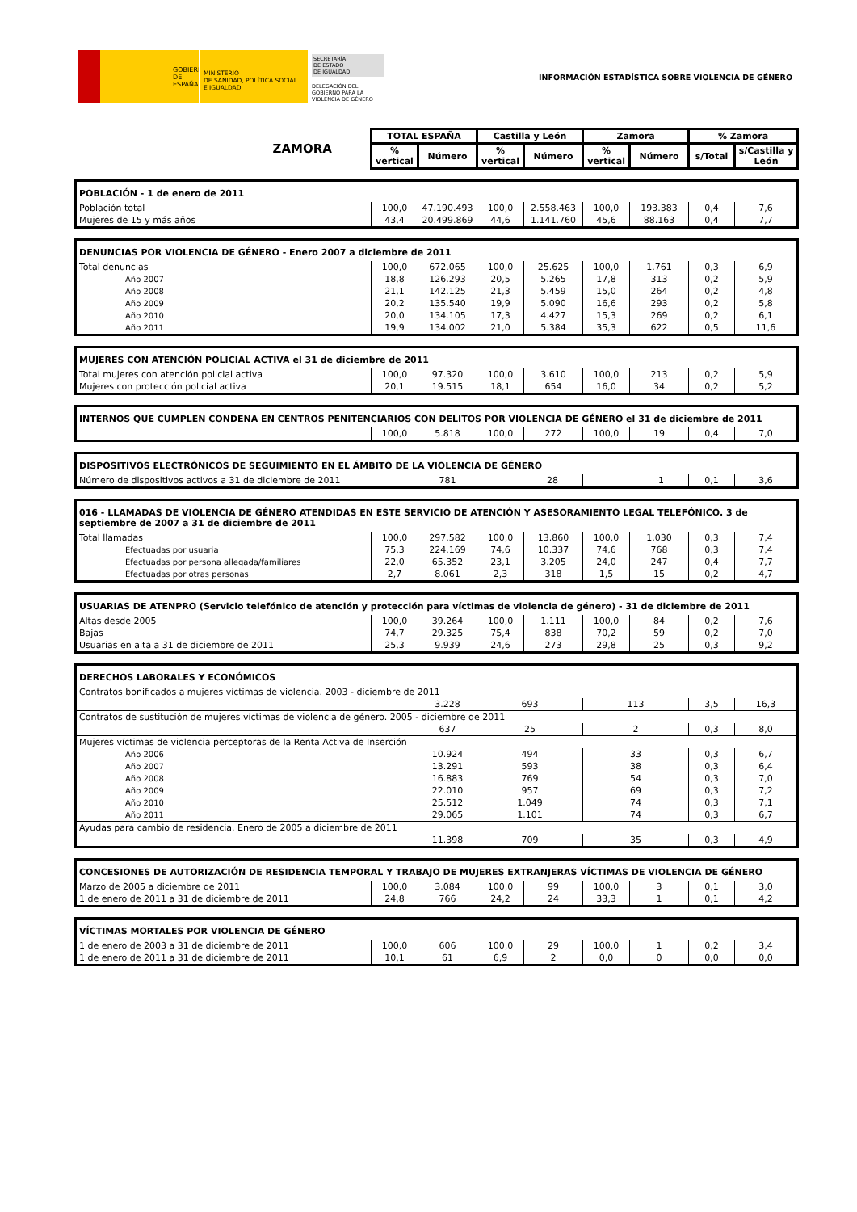GOBIERNO
DE ESPAÑA
MINISTERIO
DE SANIDAD, POLÍTICA SOCIAL
E IGUALDAD
SECRETARÍA
DE ESTADO
DE IGUALDAD
DELEGACIÓN DEL
GOBIERNO PARA LA
VIOLENCIA DE GÉNERO
INFORMACIÓN ESTADÍSTICA SOBRE VIOLENCIA DE GÉNERO
| ZAMORA | TOTAL ESPAÑA | | Castilla y León | | Zamora | | % Zamora | |
| | % vertical | Número | % vertical | Número | % vertical | Número | s/Total | s/Castilla y León |
| POBLACIÓN - 1 de enero de 2011 | | | | | | | | |
| Población total | 100,0 | 47.190.493 | 100,0 | 2.558.463 | 100,0 | 193.383 | 0,4 | 7,6 |
| Mujeres de 15 y más años | 43,4 | 20.499.869 | 44,6 | 1.141.760 | 45,6 | 88.163 | 0,4 | 7,7 |
| DENUNCIAS POR VIOLENCIA DE GÉNERO - Enero 2007 a diciembre de 2011 | | | | | | | | |
| Total denuncias | 100,0 | 672.065 | 100,0 | 25.625 | 100,0 | 1.761 | 0,3 | 6,9 |
| Año 2007 | 18,8 | 126.293 | 20,5 | 5.265 | 17,8 | 313 | 0,2 | 5,9 |
| Año 2008 | 21,1 | 142.125 | 21,3 | 5.459 | 15,0 | 264 | 0,2 | 4,8 |
| Año 2009 | 20,2 | 135.540 | 19,9 | 5.090 | 16,6 | 293 | 0,2 | 5,8 |
| Año 2010 | 20,0 | 134.105 | 17,3 | 4.427 | 15,3 | 269 | 0,2 | 6,1 |
| Año 2011 | 19,9 | 134.002 | 21,0 | 5.384 | 35,3 | 622 | 0,5 | 11,6 |
| MUJERES CON ATENCIÓN POLICIAL ACTIVA el 31 de diciembre de 2011 | | | | | | | | |
| Total mujeres con atención policial activa | 100,0 | 97.320 | 100,0 | 3.610 | 100,0 | 213 | 0,2 | 5,9 |
| Mujeres con protección policial activa | 20,1 | 19.515 | 18,1 | 654 | 16,0 | 34 | 0,2 | 5,2 |
| INTERNOS QUE CUMPLEN CONDENA EN CENTROS PENITENCIARIOS CON DELITOS POR VIOLENCIA DE GÉNERO el 31 de diciembre de 2011 | | | | | | | | |
| | 100,0 | 5.818 | 100,0 | 272 | 100,0 | 19 | 0,4 | 7,0 |
| DISPOSITIVOS ELECTRÓNICOS DE SEGUIMIENTO EN EL ÁMBITO DE LA VIOLENCIA DE GÉNERO | | | | | | | | |
| Número de dispositivos activos a 31 de diciembre de 2011 | | 781 | 28 | | 1 | | 0,1 | 3,6 |
| 016 - LLAMADAS DE VIOLENCIA DE GÉNERO ATENDIDAS EN ESTE SERVICIO DE ATENCIÓN Y ASESORAMIENTO LEGAL TELEFÓNICO. 3 de septiembre de 2007 a 31 de diciembre de 2011 | | | | | | | | |
| Total llamadas | 100,0 | 297.582 | 100,0 | 13.860 | 100,0 | 1.030 | 0,3 | 7,4 |
| Efectuadas por usuaria | 75,3 | 224.169 | 74,6 | 10.337 | 74,6 | 768 | 0,3 | 7,4 |
| Efectuadas por persona allegada/familiares | 22,0 | 65.352 | 23,1 | 3.205 | 24,0 | 247 | 0,4 | 7,7 |
| Efectuadas por otras personas | 2,7 | 8.061 | 2,3 | 318 | 1,5 | 15 | 0,2 | 4,7 |
| USUARIAS DE ATENPRO (Servicio telefónico de atención y protección para víctimas de violencia de género) - 31 de diciembre de 2011 | | | | | | | | |
| Altas desde 2005 | 100,0 | 39.264 | 100,0 | 1.111 | 100,0 | 84 | 0,2 | 7,6 |
| Bajas | 74,7 | 29.325 | 75,4 | 838 | 70,2 | 59 | 0,2 | 7,0 |
| Usuarias en alta a 31 de diciembre de 2011 | 25,3 | 9.939 | 24,6 | 273 | 29,8 | 25 | 0,3 | 9,2 |
| DERECHOS LABORALES Y ECONÓMICOS | | | | | | | | |
| Contratos bonificados a mujeres víctimas de violencia. 2003 - diciembre de 2011 | | | | | | | | |
| | | 3.228 | 693 | | 113 | | 3,5 | 16,3 |
| Contratos de sustitución de mujeres víctimas de violencia de género. 2005 - diciembre de 2011 | | | | | | | | |
| | | 637 | 25 | | 2 | | 0,3 | 8,0 |
| Mujeres víctimas de violencia perceptoras de la Renta Activa de Inserción | | | | | | | | |
| Año 2006 | | 10.924 | 494 | | 33 | | 0,3 | 6,7 |
| Año 2007 | | 13.291 | 593 | | 38 | | 0,3 | 6,4 |
| Año 2008 | | 16.883 | 769 | | 54 | | 0,3 | 7,0 |
| Año 2009 | | 22.010 | 957 | | 69 | | 0,3 | 7,2 |
| Año 2010 | | 25.512 | 1.049 | | 74 | | 0,3 | 7,1 |
| Año 2011 | | 29.065 | 1.101 | | 74 | | 0,3 | 6,7 |
| Ayudas para cambio de residencia. Enero de 2005 a diciembre de 2011 | | | | | | | | |
| | | 11.398 | 709 | | 35 | | 0,3 | 4,9 |
| CONCESIONES DE AUTORIZACIÓN DE RESIDENCIA TEMPORAL Y TRABAJO DE MUJERES EXTRANJERAS VÍCTIMAS DE VIOLENCIA DE GÉNERO | | | | | | | | |
| Marzo de 2005 a diciembre de 2011 | 100,0 | 3.084 | 100,0 | 99 | 100,0 | 3 | 0,1 | 3,0 |
| 1 de enero de 2011 a 31 de diciembre de 2011 | 24,8 | 766 | 24,2 | 24 | 33,3 | 1 | 0,1 | 4,2 |
| VÍCTIMAS MORTALES POR VIOLENCIA DE GÉNERO | | | | | | | | |
| 1 de enero de 2003 a 31 de diciembre de 2011 | 100,0 | 606 | 100,0 | 29 | 100,0 | 1 | 0,2 | 3,4 |
| 1 de enero de 2011 a 31 de diciembre de 2011 | 10,1 | 61 | 6,9 | 2 | 0,0 | 0 | 0,0 | 0,0 |